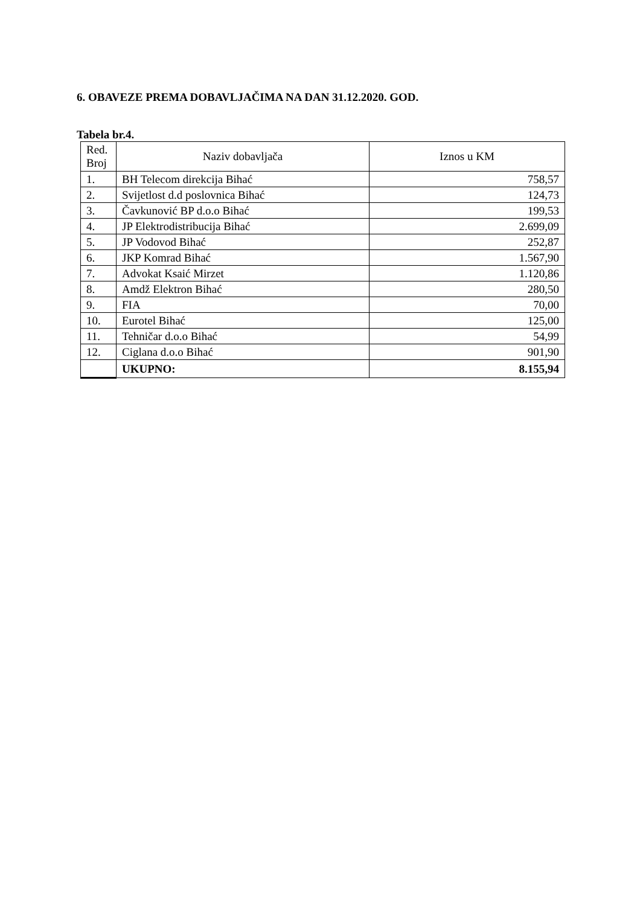6. OBAVEZE PREMA DOBAVLJAČIMA NA DAN 31.12.2020. GOD.
Tabela br.4.
| Red. Broj | Naziv dobavljača | Iznos u KM |
| --- | --- | --- |
| 1. | BH Telecom direkcija Bihać | 758,57 |
| 2. | Svijetlost d.d poslovnica Bihać | 124,73 |
| 3. | Čavkunović BP d.o.o Bihać | 199,53 |
| 4. | JP Elektrodistribucija Bihać | 2.699,09 |
| 5. | JP Vodovod Bihać | 252,87 |
| 6. | JKP Komrad Bihać | 1.567,90 |
| 7. | Advokat Ksaić Mirzet | 1.120,86 |
| 8. | Amdž Elektron Bihać | 280,50 |
| 9. | FIA | 70,00 |
| 10. | Eurotel Bihać | 125,00 |
| 11. | Tehničar d.o.o Bihać | 54,99 |
| 12. | Ciglana d.o.o Bihać | 901,90 |
| | UKUPNO: | 8.155,94 |